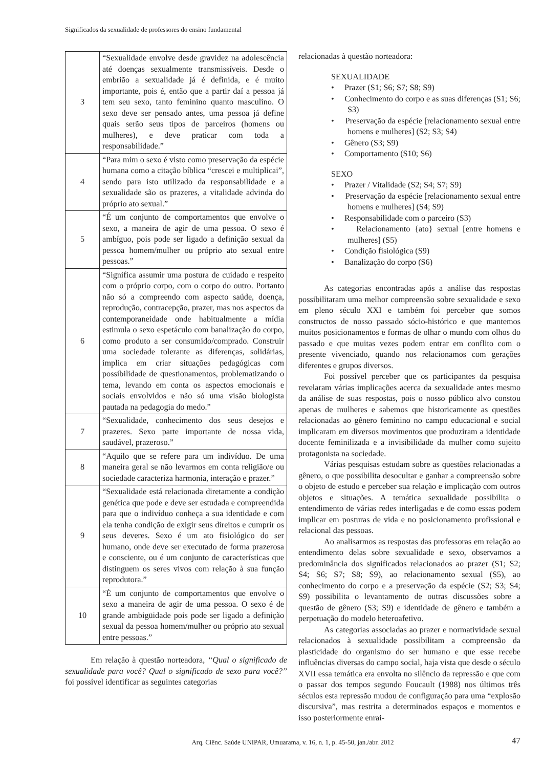Significados da sexualidade de professores do ensino fundamental
| 3 | “Sexualidade envolve desde gravidez na adolescência até doenças sexualmente transmissíveis. Desde o embrião a sexualidade já é definida, e é muito importante, pois é, então que a partir daí a pessoa já tem seu sexo, tanto feminino quanto masculino. O sexo deve ser pensado antes, uma pessoa já define quais serão seus tipos de parceiros (homens ou mulheres), e deve praticar com toda a responsabilidade.” |
| 4 | “Para mim o sexo é visto como preservação da espécie humana como a citação bíblica “crescei e multiplicai”, sendo para isto utilizado da responsabilidade e a sexualidade são os prazeres, a vitalidade advinda do próprio ato sexual.” |
| 5 | “É um conjunto de comportamentos que envolve o sexo, a maneira de agir de uma pessoa. O sexo é ambíguo, pois pode ser ligado a definição sexual da pessoa homem/mulher ou próprio ato sexual entre pessoas.” |
| 6 | “Significa assumir uma postura de cuidado e respeito com o próprio corpo, com o corpo do outro. Portanto não só a compreendo com aspecto saúde, doença, reprodução, contracepção, prazer, mas nos aspectos da contemporaneidade onde habitualmente a mídia estimula o sexo espetáculo com banalização do corpo, como produto a ser consumido/comprado. Construir uma sociedade tolerante as diferenças, solidárias, implica em criar situações pedagógicas com possibilidade de questionamentos, problematizando o tema, levando em conta os aspectos emocionais e sociais envolvidos e não só uma visão biologista pautada na pedagogia do medo.” |
| 7 | “Sexualidade, conhecimento dos seus desejos e prazeres. Sexo parte importante de nossa vida, saudável, prazeroso.” |
| 8 | “Aquilo que se refere para um indivíduo. De uma maneira geral se não levarmos em conta religião/e ou sociedade caracteriza harmonia, interação e prazer.” |
| 9 | “Sexualidade está relacionada diretamente a condição genética que pode e deve ser estudada e compreendida para que o indivíduo conheça a sua identidade e com ela tenha condição de exigir seus direitos e cumprir os seus deveres. Sexo é um ato fisiológico do ser humano, onde deve ser executado de forma prazerosa e consciente, ou é um conjunto de características que distinguem os seres vivos com relação à sua função reprodutora.” |
| 10 | “É um conjunto de comportamentos que envolve o sexo a maneira de agir de uma pessoa. O sexo é de grande ambigüidade pois pode ser ligado a definição sexual da pessoa homem/mulher ou próprio ato sexual entre pessoas.” |
Em relação à questão norteadora, “Qual o significado de sexualidade para você? Qual o significado de sexo para você?” foi possível identificar as seguintes categorias
relacionadas à questão norteadora:
SEXUALIDADE
• Prazer (S1; S6; S7; S8; S9)
• Conhecimento do corpo e as suas diferenças (S1; S6; S3)
• Preservação da espécie [relacionamento sexual entre homens e mulheres] (S2; S3; S4)
• Gênero (S3; S9)
• Comportamento (S10; S6)
SEXO
• Prazer / Vitalidade (S2; S4; S7; S9)
• Preservação da espécie [relacionamento sexual entre homens e mulheres] (S4; S9)
• Responsabilidade com o parceiro (S3)
• Relacionamento {ato} sexual [entre homens e mulheres] (S5)
• Condição fisiológica (S9)
• Banalização do corpo (S6)
As categorias encontradas após a análise das respostas possibilitaram uma melhor compreensão sobre sexualidade e sexo em pleno século XXI e também foi perceber que somos constructos de nosso passado sócio-histórico e que mantemos muitos posicionamentos e formas de olhar o mundo com olhos do passado e que muitas vezes podem entrar em conflito com o presente vivenciado, quando nos relacionamos com gerações diferentes e grupos diversos.
Foi possível perceber que os participantes da pesquisa revelaram várias implicações acerca da sexualidade antes mesmo da análise de suas respostas, pois o nosso público alvo constou apenas de mulheres e sabemos que historicamente as questões relacionadas ao gênero feminino no campo educacional e social implicaram em diversos movimentos que produziram a identidade docente feminilizada e a invisibilidade da mulher como sujeito protagonista na sociedade.
Várias pesquisas estudam sobre as questões relacionadas a gênero, o que possibilita desocultar e ganhar a compreensão sobre o objeto de estudo e perceber sua relação e implicação com outros objetos e situações. A temática sexualidade possibilita o entendimento de várias redes interligadas e de como essas podem implicar em posturas de vida e no posicionamento profissional e relacional das pessoas.
Ao analisarmos as respostas das professoras em relação ao entendimento delas sobre sexualidade e sexo, observamos a predominância dos significados relacionados ao prazer (S1; S2; S4; S6; S7; S8; S9), ao relacionamento sexual (S5), ao conhecimento do corpo e a preservação da espécie (S2; S3; S4; S9) possibilita o levantamento de outras discussões sobre a questão de gênero (S3; S9) e identidade de gênero e também a perpetuação do modelo heteroafetivo.
As categorias associadas ao prazer e normatividade sexual relacionados à sexualidade possibilitam a compreensão da plasticidade do organismo do ser humano e que esse recebe influências diversas do campo social, haja vista que desde o século XVII essa temática era envolta no silêncio da repressão e que com o passar dos tempos segundo Foucault (1988) nos últimos três séculos esta repressão mudou de configuração para uma “explosão discursiva”, mas restrita a determinados espaços e momentos e isso posteriormente enrai-
Arq. Ciênc. Saúde UNIPAR, Umuarama, v. 16, n. 1, p. 45-50, jan./abr. 2012 47